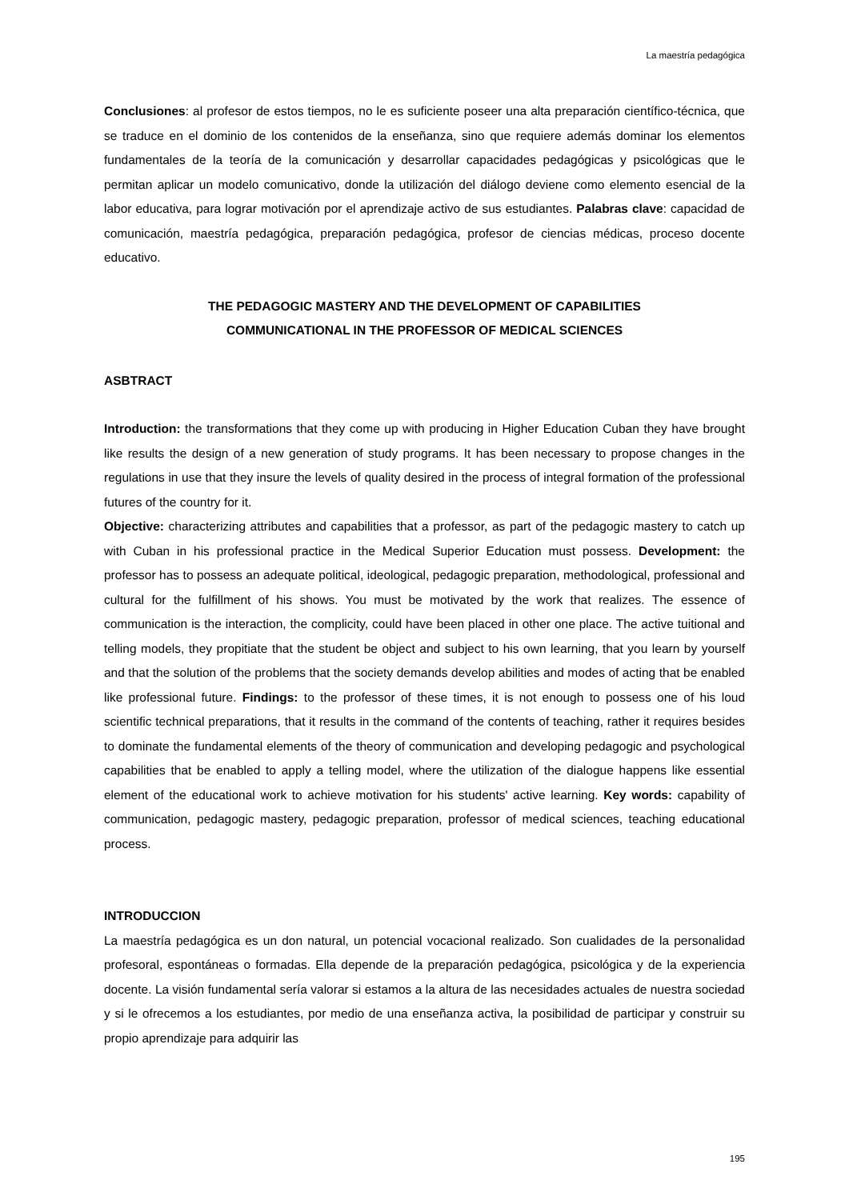La maestría pedagógica
Conclusiones: al profesor de estos tiempos, no le es suficiente poseer una alta preparación científico-técnica, que se traduce en el dominio de los contenidos de la enseñanza, sino que requiere además dominar los elementos fundamentales de la teoría de la comunicación y desarrollar capacidades pedagógicas y psicológicas que le permitan aplicar un modelo comunicativo, donde la utilización del diálogo deviene como elemento esencial de la labor educativa, para lograr motivación por el aprendizaje activo de sus estudiantes. Palabras clave: capacidad de comunicación, maestría pedagógica, preparación pedagógica, profesor de ciencias médicas, proceso docente educativo.
THE PEDAGOGIC MASTERY AND THE DEVELOPMENT OF CAPABILITIES
COMMUNICATIONAL IN THE PROFESSOR OF MEDICAL SCIENCES
ASBTRACT
Introduction: the transformations that they come up with producing in Higher Education Cuban they have brought like results the design of a new generation of study programs. It has been necessary to propose changes in the regulations in use that they insure the levels of quality desired in the process of integral formation of the professional futures of the country for it.
Objective: characterizing attributes and capabilities that a professor, as part of the pedagogic mastery to catch up with Cuban in his professional practice in the Medical Superior Education must possess. Development: the professor has to possess an adequate political, ideological, pedagogic preparation, methodological, professional and cultural for the fulfillment of his shows. You must be motivated by the work that realizes. The essence of communication is the interaction, the complicity, could have been placed in other one place. The active tuitional and telling models, they propitiate that the student be object and subject to his own learning, that you learn by yourself and that the solution of the problems that the society demands develop abilities and modes of acting that be enabled like professional future. Findings: to the professor of these times, it is not enough to possess one of his loud scientific technical preparations, that it results in the command of the contents of teaching, rather it requires besides to dominate the fundamental elements of the theory of communication and developing pedagogic and psychological capabilities that be enabled to apply a telling model, where the utilization of the dialogue happens like essential element of the educational work to achieve motivation for his students' active learning. Key words: capability of communication, pedagogic mastery, pedagogic preparation, professor of medical sciences, teaching educational process.
INTRODUCCION
La maestría pedagógica es un don natural, un potencial vocacional realizado. Son cualidades de la personalidad profesoral, espontáneas o formadas. Ella depende de la preparación pedagógica, psicológica y de la experiencia docente. La visión fundamental sería valorar si estamos a la altura de las necesidades actuales de nuestra sociedad y si le ofrecemos a los estudiantes, por medio de una enseñanza activa, la posibilidad de participar y construir su propio aprendizaje para adquirir las
195